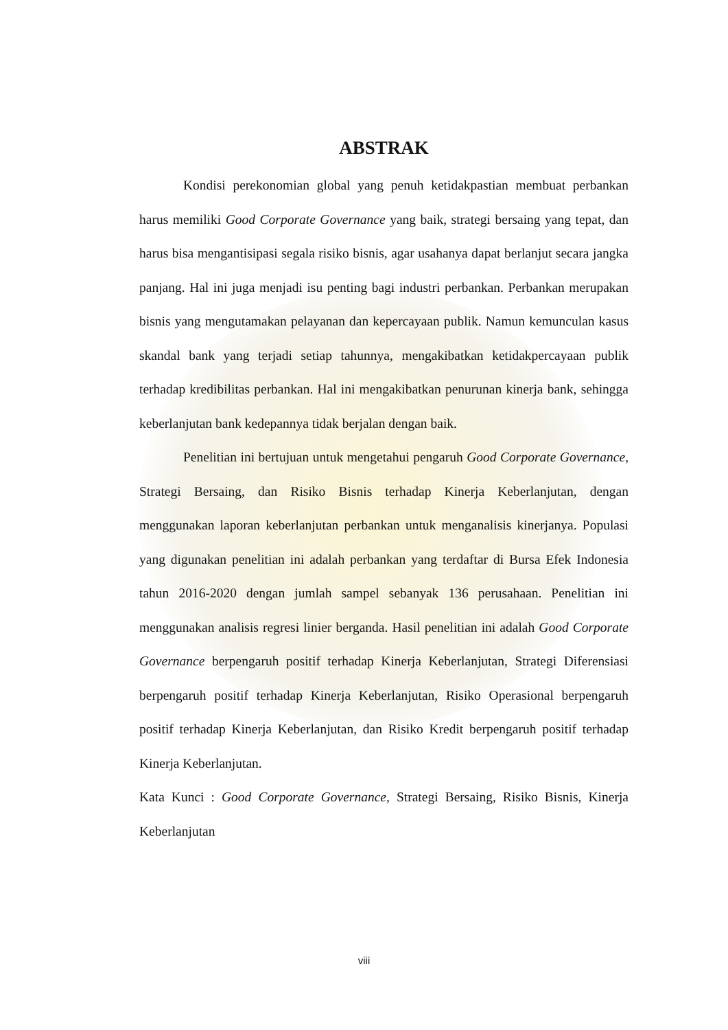ABSTRAK
Kondisi perekonomian global yang penuh ketidakpastian membuat perbankan harus memiliki Good Corporate Governance yang baik, strategi bersaing yang tepat, dan harus bisa mengantisipasi segala risiko bisnis, agar usahanya dapat berlanjut secara jangka panjang. Hal ini juga menjadi isu penting bagi industri perbankan. Perbankan merupakan bisnis yang mengutamakan pelayanan dan kepercayaan publik. Namun kemunculan kasus skandal bank yang terjadi setiap tahunnya, mengakibatkan ketidakpercayaan publik terhadap kredibilitas perbankan. Hal ini mengakibatkan penurunan kinerja bank, sehingga keberlanjutan bank kedepannya tidak berjalan dengan baik.
Penelitian ini bertujuan untuk mengetahui pengaruh Good Corporate Governance, Strategi Bersaing, dan Risiko Bisnis terhadap Kinerja Keberlanjutan, dengan menggunakan laporan keberlanjutan perbankan untuk menganalisis kinerjanya. Populasi yang digunakan penelitian ini adalah perbankan yang terdaftar di Bursa Efek Indonesia tahun 2016-2020 dengan jumlah sampel sebanyak 136 perusahaan. Penelitian ini menggunakan analisis regresi linier berganda. Hasil penelitian ini adalah Good Corporate Governance berpengaruh positif terhadap Kinerja Keberlanjutan, Strategi Diferensiasi berpengaruh positif terhadap Kinerja Keberlanjutan, Risiko Operasional berpengaruh positif terhadap Kinerja Keberlanjutan, dan Risiko Kredit berpengaruh positif terhadap Kinerja Keberlanjutan.
Kata Kunci : Good Corporate Governance, Strategi Bersaing, Risiko Bisnis, Kinerja Keberlanjutan
viii